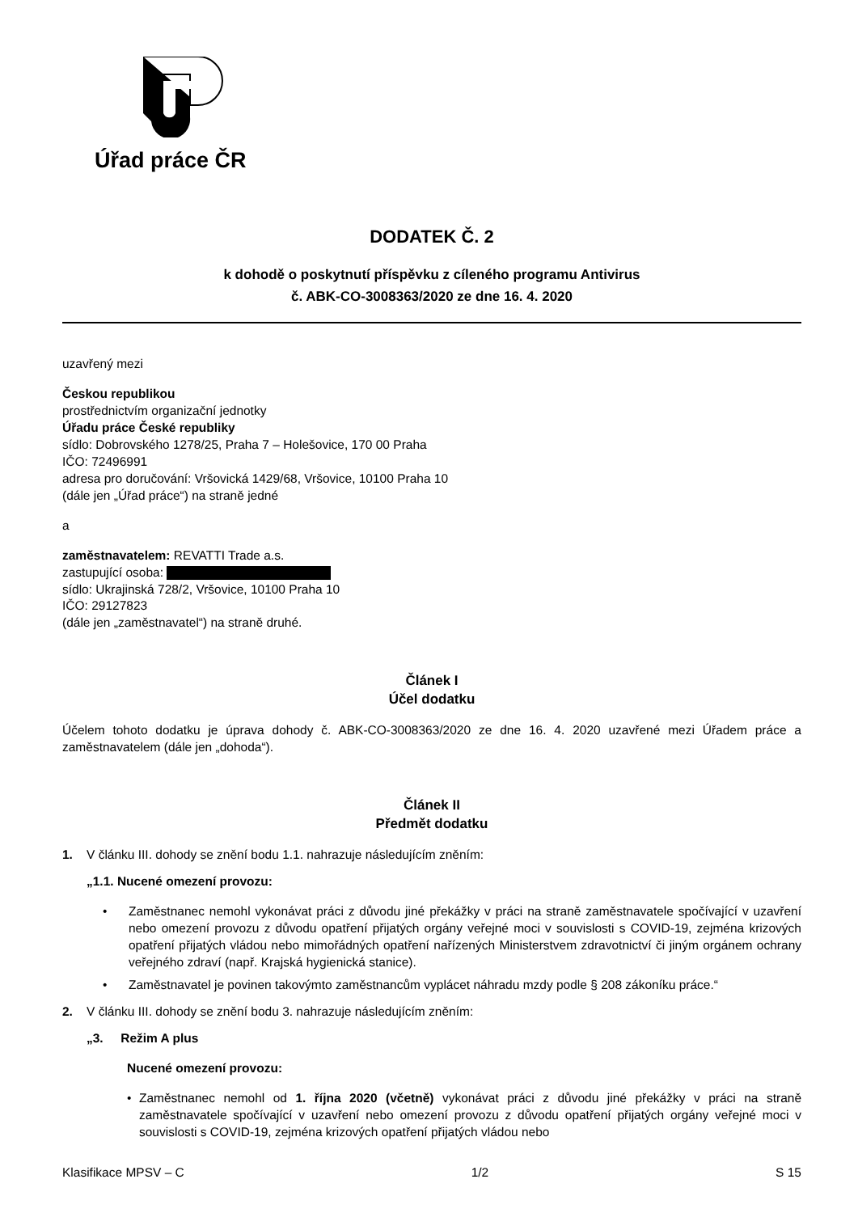Úřad práce ČR
DODATEK Č. 2
k dohodě o poskytnutí příspěvku z cíleného programu Antivirus
č. ABK-CO-3008363/2020 ze dne 16. 4. 2020
uzavřený mezi
Českou republikou
prostřednictvím organizační jednotky
Úřadu práce České republiky
sídlo: Dobrovského 1278/25, Praha 7 – Holešovice, 170 00 Praha
IČO: 72496991
adresa pro doručování: Vršovická 1429/68, Vršovice, 10100 Praha 10
(dále jen „Úřad práce“) na straně jedné
a
zaměstnavatelem: REVATTI Trade a.s.
zastupující osoba:
sídlo: Ukrajinská 728/2, Vršovice, 10100 Praha 10
IČO: 29127823
(dále jen „zaměstnavatel“) na straně druhé.
Článek I
Účel dodatku
Účelem tohoto dodatku je úprava dohody č. ABK-CO-3008363/2020 ze dne 16. 4. 2020 uzavřené mezi Úřadem práce a zaměstnavatelem (dále jen „dohoda“).
Článek II
Předmět dodatku
1. V článku III. dohody se znění bodu 1.1. nahrazuje následujícím zněním:
„1.1. Nucené omezení provozu:
• Zaměstnanec nemohl vykonávat práci z důvodu jiné překážky v práci na straně zaměstnavatele spočívající v uzavření nebo omezení provozu z důvodu opatření přijatých orgány veřejné moci v souvislosti s COVID-19, zejména krizových opatření přijatých vládou nebo mimořádných opatření nařízených Ministerstvem zdravotnictví či jiným orgánem ochrany veřejného zdraví (např. Krajská hygienická stanice).
• Zaměstnavatel je povinen takovýmto zaměstnancům vyplácet náhradu mzdy podle § 208 zákoníku práce.“
2. V článku III. dohody se znění bodu 3. nahrazuje následujícím zněním:
„3. Režim A plus
Nucené omezení provozu:
• Zaměstnanec nemohl od 1. října 2020 (včetně) vykonávat práci z důvodu jiné překážky v práci na straně zaměstnavatele spočívající v uzavření nebo omezení provozu z důvodu opatření přijatých orgány veřejné moci v souvislosti s COVID-19, zejména krizových opatření přijatých vládou nebo
Klasifikace MPSV – C 1/2 S 15